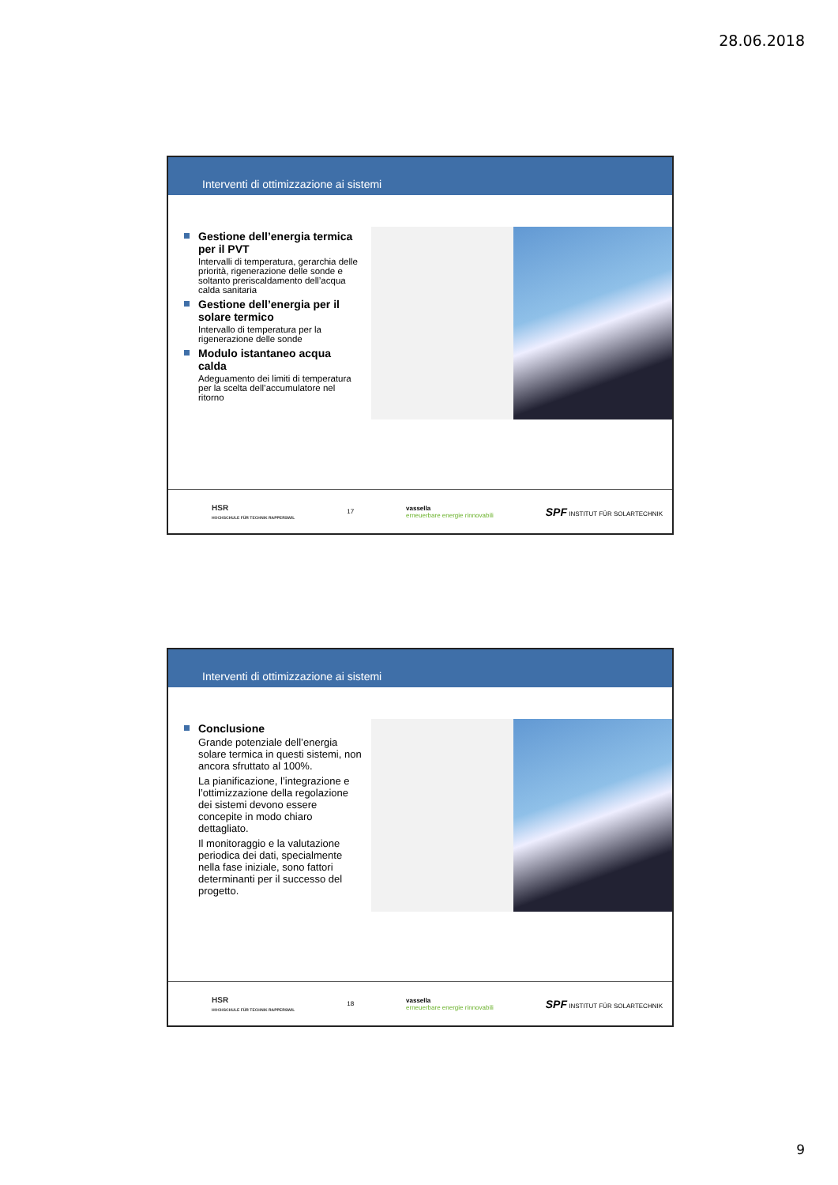28.06.2018
Interventi di ottimizzazione ai sistemi
Gestione dell’energia termica per il PVT
Intervalli di temperatura, gerarchia delle priorità, rigenerazione delle sonde e soltanto preriscaldamento dell’acqua calda sanitaria
Gestione dell’energia per il solare termico
Intervallo di temperatura per la rigenerazione delle sonde
Modulo istantaneo acqua calda
Adeguamento dei limiti di temperatura per la scelta dell’accumulatore nel ritorno
HSR
HOCHSCHULE FÜR TECHNIK RAPPERSWIL
17
vassella
erneuerbare energie rinnovabili
SPF INSTITUT FÜR SOLARTECHNIK
Interventi di ottimizzazione ai sistemi
Conclusione
Grande potenziale dell’energia solare termica in questi sistemi, non ancora sfruttato al 100%.
La pianificazione, l’integrazione e l’ottimizzazione della regolazione dei sistemi devono essere concepite in modo chiaro dettagliato.
Il monitoraggio e la valutazione periodica dei dati, specialmente nella fase iniziale, sono fattori determinanti per il successo del progetto.
HSR
HOCHSCHULE FÜR TECHNIK RAPPERSWIL
18
vassella
erneuerbare energie rinnovabili
SPF INSTITUT FÜR SOLARTECHNIK
9